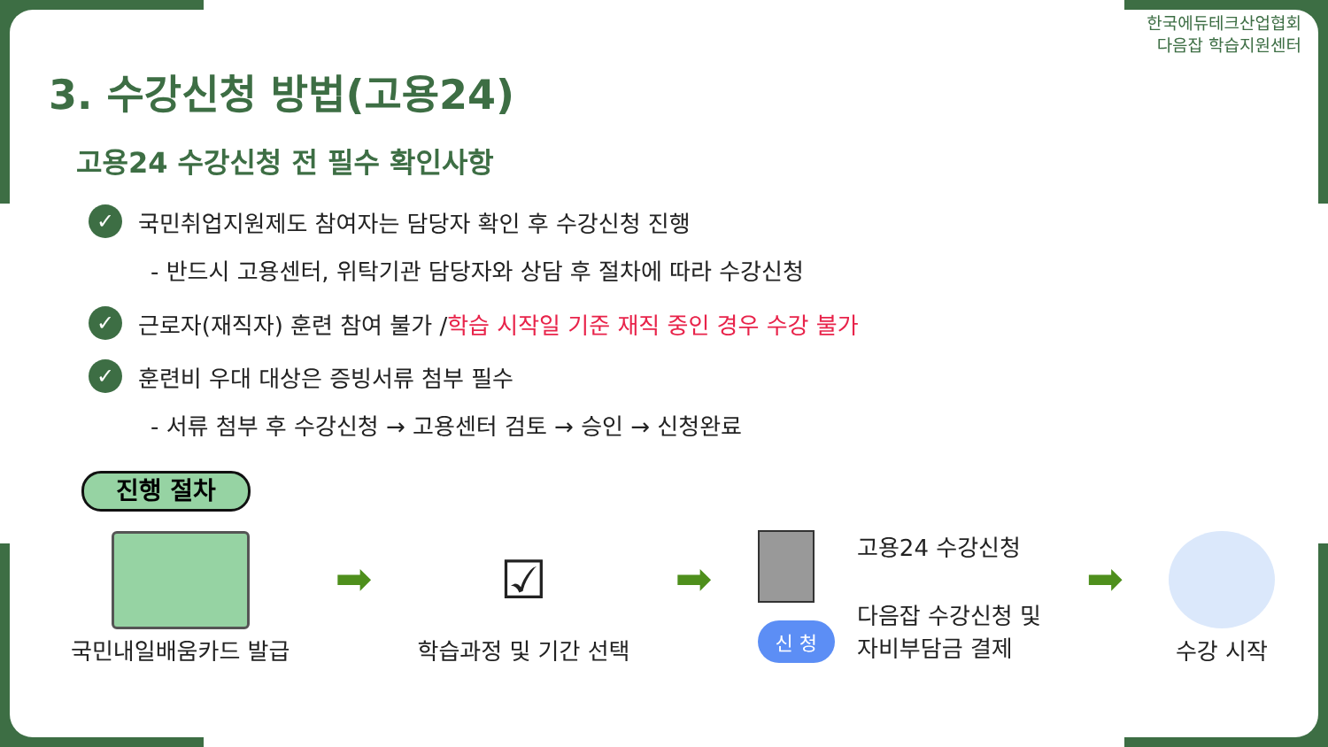한국에듀테크산업협회
다음잡 학습지원센터
3. 수강신청 방법(고용24)
고용24 수강신청 전 필수 확인사항
✓ 국민취업지원제도 참여자는 담당자 확인 후 수강신청 진행
- 반드시 고용센터, 위탁기관 담당자와 상담 후 절차에 따라 수강신청
✓ 근로자(재직자) 훈련 참여 불가 / 학습 시작일 기준 재직 중인 경우 수강 불가
✓ 훈련비 우대 대상은 증빙서류 첨부 필수
- 서류 첨부 후 수강신청 → 고용센터 검토 → 승인 → 신청완료
진행 절차
국민내일배움카드 발급
➡
☑
학습과정 및 기간 선택
➡
신 청
고용24 수강신청
다음잡 수강신청 및
자비부담금 결제
➡
수강 시작